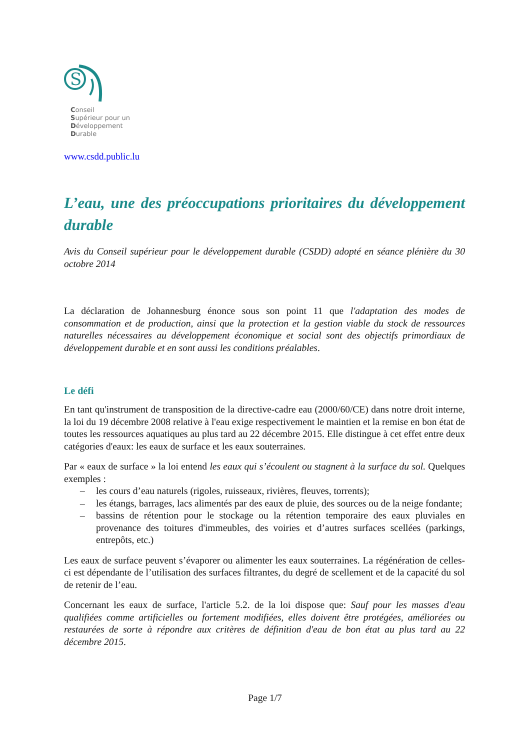S
Conseil
Supérieur pour un
Développement
Durable
www.csdd.public.lu
L’eau, une des préoccupations prioritaires du développement durable
Avis du Conseil supérieur pour le développement durable (CSDD) adopté en séance plénière du 30 octobre 2014
La déclaration de Johannesburg énonce sous son point 11 que l'adaptation des modes de consommation et de production, ainsi que la protection et la gestion viable du stock de ressources naturelles nécessaires au développement économique et social sont des objectifs primordiaux de développement durable et en sont aussi les conditions préalables.
Le défi
En tant qu'instrument de transposition de la directive-cadre eau (2000/60/CE) dans notre droit interne, la loi du 19 décembre 2008 relative à l'eau exige respectivement le maintien et la remise en bon état de toutes les ressources aquatiques au plus tard au 22 décembre 2015. Elle distingue à cet effet entre deux catégories d'eaux: les eaux de surface et les eaux souterraines.
Par « eaux de surface » la loi entend les eaux qui s’écoulent ou stagnent à la surface du sol. Quelques exemples :
– les cours d’eau naturels (rigoles, ruisseaux, rivières, fleuves, torrents);
– les étangs, barrages, lacs alimentés par des eaux de pluie, des sources ou de la neige fondante;
– bassins de rétention pour le stockage ou la rétention temporaire des eaux pluviales en provenance des toitures d'immeubles, des voiries et d’autres surfaces scellées (parkings, entrepôts, etc.)
Les eaux de surface peuvent s’évaporer ou alimenter les eaux souterraines. La régénération de celles-ci est dépendante de l’utilisation des surfaces filtrantes, du degré de scellement et de la capacité du sol de retenir de l’eau.
Concernant les eaux de surface, l'article 5.2. de la loi dispose que: Sauf pour les masses d'eau qualifiées comme artificielles ou fortement modifiées, elles doivent être protégées, améliorées ou restaurées de sorte à répondre aux critères de définition d'eau de bon état au plus tard au 22 décembre 2015.
Page 1/7